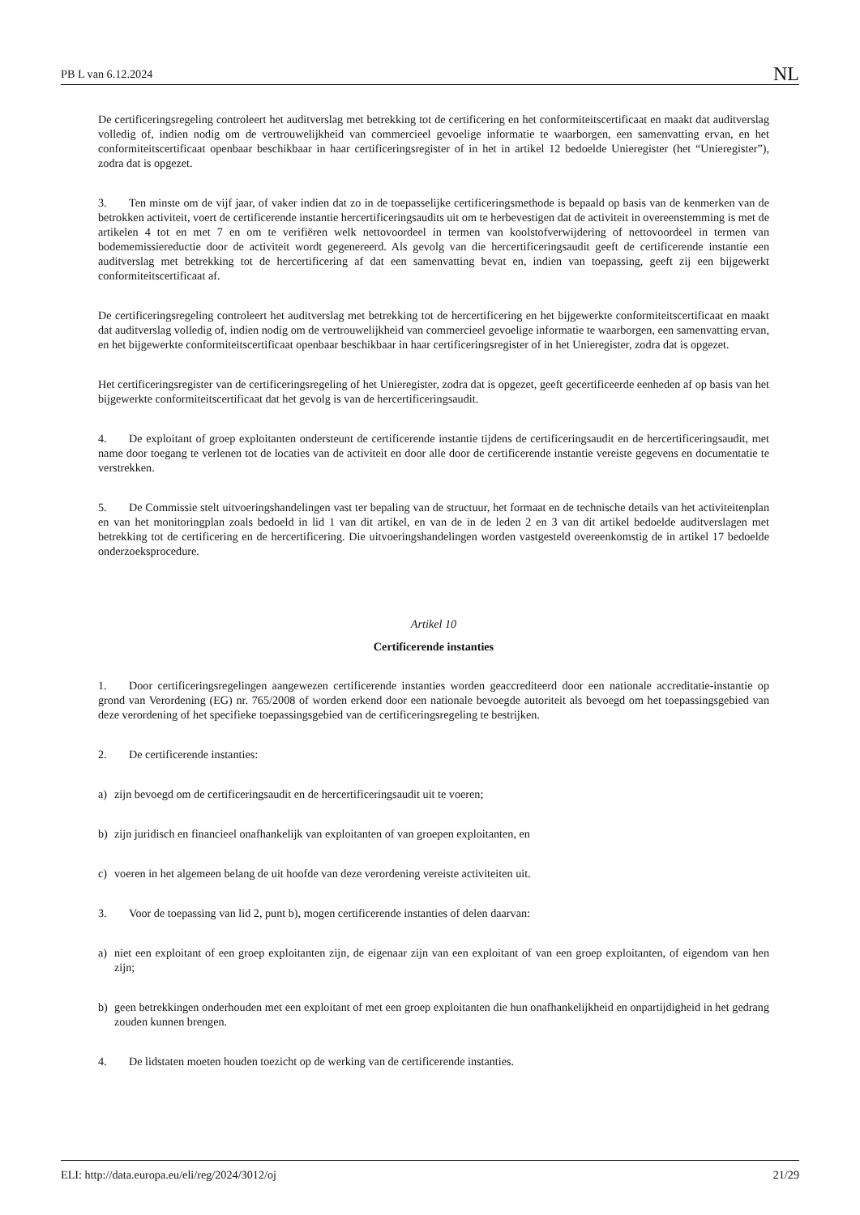PB L van 6.12.2024 NL
De certificeringsregeling controleert het auditverslag met betrekking tot de certificering en het conformiteitscertificaat en maakt dat auditverslag volledig of, indien nodig om de vertrouwelijkheid van commercieel gevoelige informatie te waarborgen, een samenvatting ervan, en het conformiteitscertificaat openbaar beschikbaar in haar certificeringsregister of in het in artikel 12 bedoelde Unieregister (het “Unieregister”), zodra dat is opgezet.
3. Ten minste om de vijf jaar, of vaker indien dat zo in de toepasselijke certificeringsmethode is bepaald op basis van de kenmerken van de betrokken activiteit, voert de certificerende instantie hercertificeringsaudits uit om te herbevestigen dat de activiteit in overeenstemming is met de artikelen 4 tot en met 7 en om te verifiëren welk nettovoordeel in termen van koolstofverwijdering of nettovoordeel in termen van bodememissiereductie door de activiteit wordt gegenereerd. Als gevolg van die hercertificeringsaudit geeft de certificerende instantie een auditverslag met betrekking tot de hercertificering af dat een samenvatting bevat en, indien van toepassing, geeft zij een bijgewerkt conformiteitscertificaat af.
De certificeringsregeling controleert het auditverslag met betrekking tot de hercertificering en het bijgewerkte conformiteitscertificaat en maakt dat auditverslag volledig of, indien nodig om de vertrouwelijkheid van commercieel gevoelige informatie te waarborgen, een samenvatting ervan, en het bijgewerkte conformiteitscertificaat openbaar beschikbaar in haar certificeringsregister of in het Unieregister, zodra dat is opgezet.
Het certificeringsregister van de certificeringsregeling of het Unieregister, zodra dat is opgezet, geeft gecertificeerde eenheden af op basis van het bijgewerkte conformiteitscertificaat dat het gevolg is van de hercertificeringsaudit.
4. De exploitant of groep exploitanten ondersteunt de certificerende instantie tijdens de certificeringsaudit en de hercertificeringsaudit, met name door toegang te verlenen tot de locaties van de activiteit en door alle door de certificerende instantie vereiste gegevens en documentatie te verstrekken.
5. De Commissie stelt uitvoeringshandelingen vast ter bepaling van de structuur, het formaat en de technische details van het activiteitenplan en van het monitoringplan zoals bedoeld in lid 1 van dit artikel, en van de in de leden 2 en 3 van dit artikel bedoelde auditverslagen met betrekking tot de certificering en de hercertificering. Die uitvoeringshandelingen worden vastgesteld overeenkomstig de in artikel 17 bedoelde onderzoeksprocedure.
Artikel 10
Certificerende instanties
1. Door certificeringsregelingen aangewezen certificerende instanties worden geaccrediteerd door een nationale accreditatie-instantie op grond van Verordening (EG) nr. 765/2008 of worden erkend door een nationale bevoegde autoriteit als bevoegd om het toepassingsgebied van deze verordening of het specifieke toepassingsgebied van de certificeringsregeling te bestrijken.
2. De certificerende instanties:
a) zijn bevoegd om de certificeringsaudit en de hercertificeringsaudit uit te voeren;
b) zijn juridisch en financieel onafhankelijk van exploitanten of van groepen exploitanten, en
c) voeren in het algemeen belang de uit hoofde van deze verordening vereiste activiteiten uit.
3. Voor de toepassing van lid 2, punt b), mogen certificerende instanties of delen daarvan:
a) niet een exploitant of een groep exploitanten zijn, de eigenaar zijn van een exploitant of van een groep exploitanten, of eigendom van hen zijn;
b) geen betrekkingen onderhouden met een exploitant of met een groep exploitanten die hun onafhankelijkheid en onpartijdigheid in het gedrang zouden kunnen brengen.
4. De lidstaten moeten houden toezicht op de werking van de certificerende instanties.
ELI: http://data.europa.eu/eli/reg/2024/3012/oj 21/29